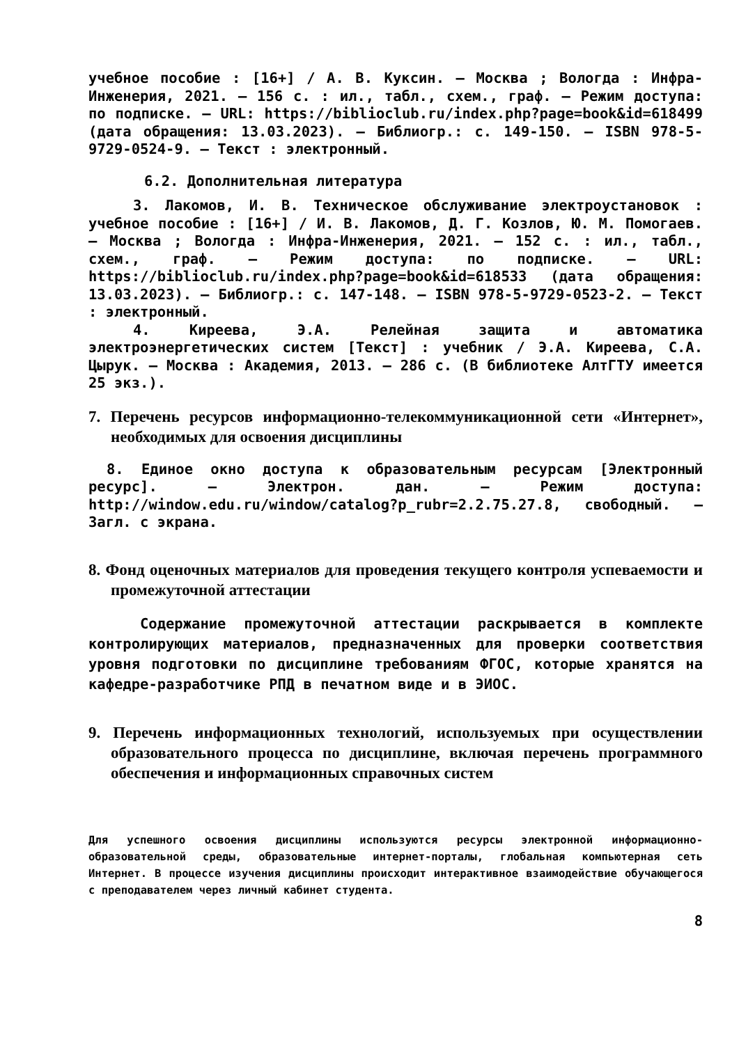учебное пособие : [16+] / А. В. Куксин. – Москва ; Вологда : Инфра-Инженерия, 2021. – 156 с. : ил., табл., схем., граф. – Режим доступа: по подписке. – URL: https://biblioclub.ru/index.php?page=book&id=618499 (дата обращения: 13.03.2023). – Библиогр.: с. 149-150. – ISBN 978-5-9729-0524-9. – Текст : электронный.
6.2. Дополнительная литература
3. Лакомов, И. В. Техническое обслуживание электроустановок : учебное пособие : [16+] / И. В. Лакомов, Д. Г. Козлов, Ю. М. Помогаев. – Москва ; Вологда : Инфра-Инженерия, 2021. – 152 с. : ил., табл., схем., граф. – Режим доступа: по подписке. – URL: https://biblioclub.ru/index.php?page=book&id=618533 (дата обращения: 13.03.2023). – Библиогр.: с. 147-148. – ISBN 978-5-9729-0523-2. – Текст : электронный.
4. Киреева, Э.А. Релейная защита и автоматика электроэнергетических систем [Текст] : учебник / Э.А. Киреева, С.А. Цырук. – Москва : Академия, 2013. – 286 с. (В библиотеке АлтГТУ имеется 25 экз.).
7. Перечень ресурсов информационно-телекоммуникационной сети «Интернет», необходимых для освоения дисциплины
8. Единое окно доступа к образовательным ресурсам [Электронный ресурс]. – Электрон. дан. – Режим доступа: http://window.edu.ru/window/catalog?p_rubr=2.2.75.27.8, свободный. – Загл. с экрана.
8. Фонд оценочных материалов для проведения текущего контроля успеваемости и промежуточной аттестации
Содержание промежуточной аттестации раскрывается в комплекте контролирующих материалов, предназначенных для проверки соответствия уровня подготовки по дисциплине требованиям ФГОС, которые хранятся на кафедре-разработчике РПД в печатном виде и в ЭИОС.
9. Перечень информационных технологий, используемых при осуществлении образовательного процесса по дисциплине, включая перечень программного обеспечения и информационных справочных систем
Для успешного освоения дисциплины используются ресурсы электронной информационно-образовательной среды, образовательные интернет-порталы, глобальная компьютерная сеть Интернет. В процессе изучения дисциплины происходит интерактивное взаимодействие обучающегося с преподавателем через личный кабинет студента.
8